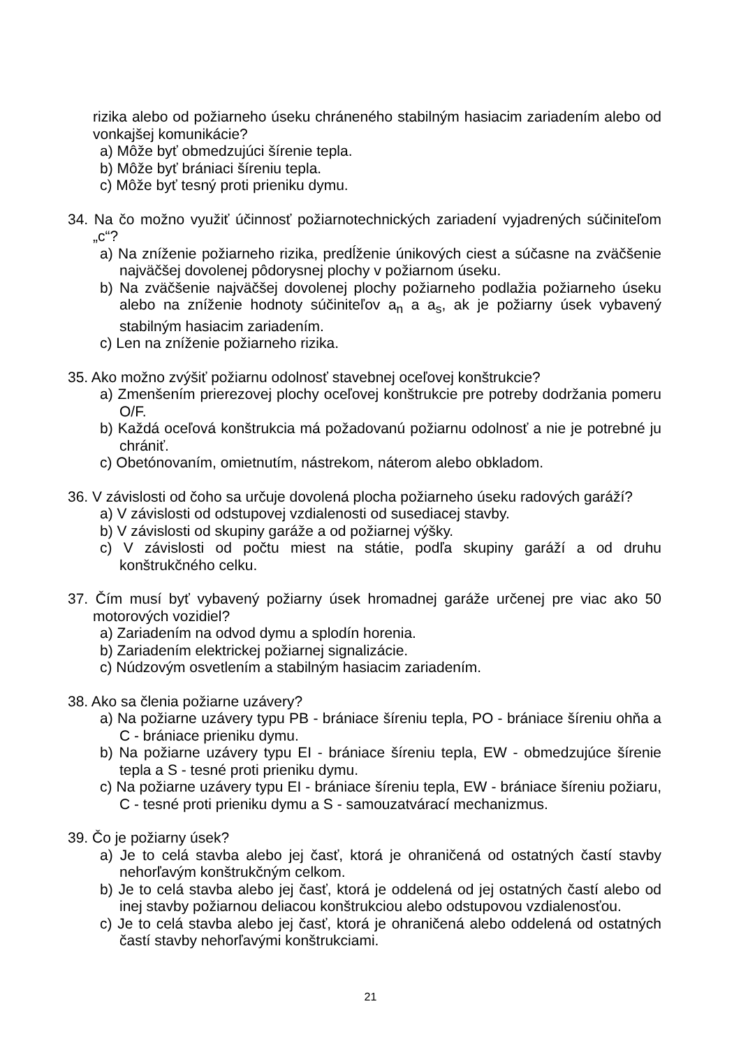rizika alebo od požiarneho úseku chráneného stabilným hasiacim zariadením alebo od vonkajšej komunikácie?
a) Môže byť obmedzujúci šírenie tepla.
b) Môže byť brániaci šíreniu tepla.
c) Môže byť tesný proti prieniku dymu.
34. Na čo možno využiť účinnosť požiarnotechnických zariadení vyjadrených súčiniteľom „c“?
a) Na zníženie požiarneho rizika, predĺženie únikových ciest a súčasne na zväčšenie najväčšej dovolenej pôdorysnej plochy v požiarnom úseku.
b) Na zväčšenie najväčšej dovolenej plochy požiarneho podlažia požiarneho úseku alebo na zníženie hodnoty súčiniteľov a<sub>n</sub> a a<sub>s</sub>, ak je požiarny úsek vybavený stabilným hasiacim zariadením.
c) Len na zníženie požiarneho rizika.
35. Ako možno zvýšiť požiarnu odolnosť stavebnej oceľovej konštrukcie?
a) Zmenšením prierezovej plochy oceľovej konštrukcie pre potreby dodržania pomeru O/F.
b) Každá oceľová konštrukcia má požadovanú požiarnu odolnosť a nie je potrebné ju chrániť.
c) Obetónovaním, omietnutím, nástrekom, náterom alebo obkladom.
36. V závislosti od čoho sa určuje dovolená plocha požiarneho úseku radových garáží?
a) V závislosti od odstupovej vzdialenosti od susediacej stavby.
b) V závislosti od skupiny garáže a od požiarnej výšky.
c) V závislosti od počtu miest na státie, podľa skupiny garáží a od druhu konštrukčného celku.
37. Čím musí byť vybavený požiarny úsek hromadnej garáže určenej pre viac ako 50 motorových vozidiel?
a) Zariadením na odvod dymu a splodín horenia.
b) Zariadením elektrickej požiarnej signalizácie.
c) Núdzovým osvetlením a stabilným hasiacim zariadením.
38. Ako sa členia požiarne uzávery?
a) Na požiarne uzávery typu PB - brániace šíreniu tepla, PO - brániace šíreniu ohňa a C - brániace prieniku dymu.
b) Na požiarne uzávery typu EI - brániace šíreniu tepla, EW - obmedzujúce šírenie tepla a S - tesné proti prieniku dymu.
c) Na požiarne uzávery typu EI - brániace šíreniu tepla, EW - brániace šíreniu požiaru, C - tesné proti prieniku dymu a S - samouzatvárací mechanizmus.
39. Čo je požiarny úsek?
a) Je to celá stavba alebo jej časť, ktorá je ohraničená od ostatných častí stavby nehorľavým konštrukčným celkom.
b) Je to celá stavba alebo jej časť, ktorá je oddelená od jej ostatných častí alebo od inej stavby požiarnou deliacou konštrukciou alebo odstupovou vzdialenosťou.
c) Je to celá stavba alebo jej časť, ktorá je ohraničená alebo oddelená od ostatných častí stavby nehorľavými konštrukciami.
21